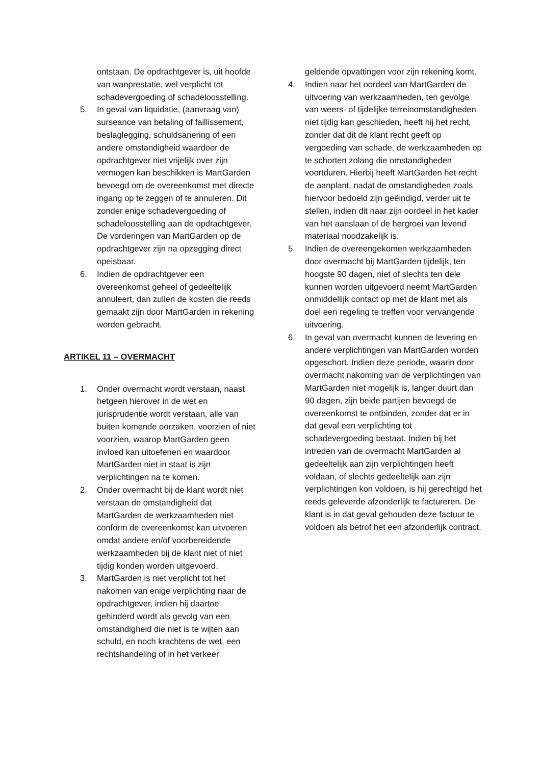ontstaan. De opdrachtgever is, uit hoofde van wanprestatie, wel verplicht tot schadevergoeding of schadeloosstelling.
5. In geval van liquidatie, (aanvraag van) surseance van betaling of faillissement, beslaglegging, schuldsanering of een andere omstandigheid waardoor de opdrachtgever niet vrijelijk over zijn vermogen kan beschikken is MartGarden bevoegd om de overeenkomst met directe ingang op te zeggen of te annuleren. Dit zonder enige schadevergoeding of schadeloosstelling aan de opdrachtgever. De vorderingen van MartGarden op de opdrachtgever zijn na opzegging direct opeisbaar.
6. Indien de opdrachtgever een overeenkomst geheel of gedeeltelijk annuleert, dan zullen de kosten die reeds gemaakt zijn door MartGarden in rekening worden gebracht.
ARTIKEL 11 – OVERMACHT
1. Onder overmacht wordt verstaan, naast hetgeen hierover in de wet en jurisprudentie wordt verstaan, alle van buiten komende oorzaken, voorzien of niet voorzien, waarop MartGarden geen invloed kan uitoefenen en waardoor MartGarden niet in staat is zijn verplichtingen na te komen.
2. Onder overmacht bij de klant wordt niet verstaan de omstandigheid dat MartGarden de werkzaamheden niet conform de overeenkomst kan uitvoeren omdat andere en/of voorbereidende werkzaamheden bij de klant niet of niet tijdig konden worden uitgevoerd.
3. MartGarden is niet verplicht tot het nakomen van enige verplichting naar de opdrachtgever, indien hij daartoe gehinderd wordt als gevolg van een omstandigheid die niet is te wijten aan schuld, en noch krachtens de wet, een rechtshandeling of in het verkeer
geldende opvattingen voor zijn rekening komt.
4. Indien naar het oordeel van MartGarden de uitvoering van werkzaamheden, ten gevolge van weers- of tijdelijke terreinomstandigheden niet tijdig kan geschieden, heeft hij het recht, zonder dat dit de klant recht geeft op vergoeding van schade, de werkzaamheden op te schorten zolang die omstandigheden voortduren. Hierbij heeft MartGarden het recht de aanplant, nadat de omstandigheden zoals hiervoor bedoeld zijn geëindigd, verder uit te stellen, indien dit naar zijn oordeel in het kader van het aanslaan of de hergroei van levend materiaal noodzakelijk is.
5. Indien de overeengekomen werkzaamheden door overmacht bij MartGarden tijdelijk, ten hoogste 90 dagen, niet of slechts ten dele kunnen worden uitgevoerd neemt MartGarden onmiddellijk contact op met de klant met als doel een regeling te treffen voor vervangende uitvoering.
6. In geval van overmacht kunnen de levering en andere verplichtingen van MartGarden worden opgeschort. Indien deze periode, waarin door overmacht nakoming van de verplichtingen van MartGarden niet mogelijk is, langer duurt dan 90 dagen, zijn beide partijen bevoegd de overeenkomst te ontbinden, zonder dat er in dat geval een verplichting tot schadevergoeding bestaat. Indien bij het intreden van de overmacht MartGarden al gedeeltelijk aan zijn verplichtingen heeft voldaan, of slechts gedeeltelijk aan zijn verplichtingen kon voldoen, is hij gerechtigd het reeds geleverde afzonderlijk te factureren. De klant is in dat geval gehouden deze factuur te voldoen als betrof het een afzonderlijk contract.